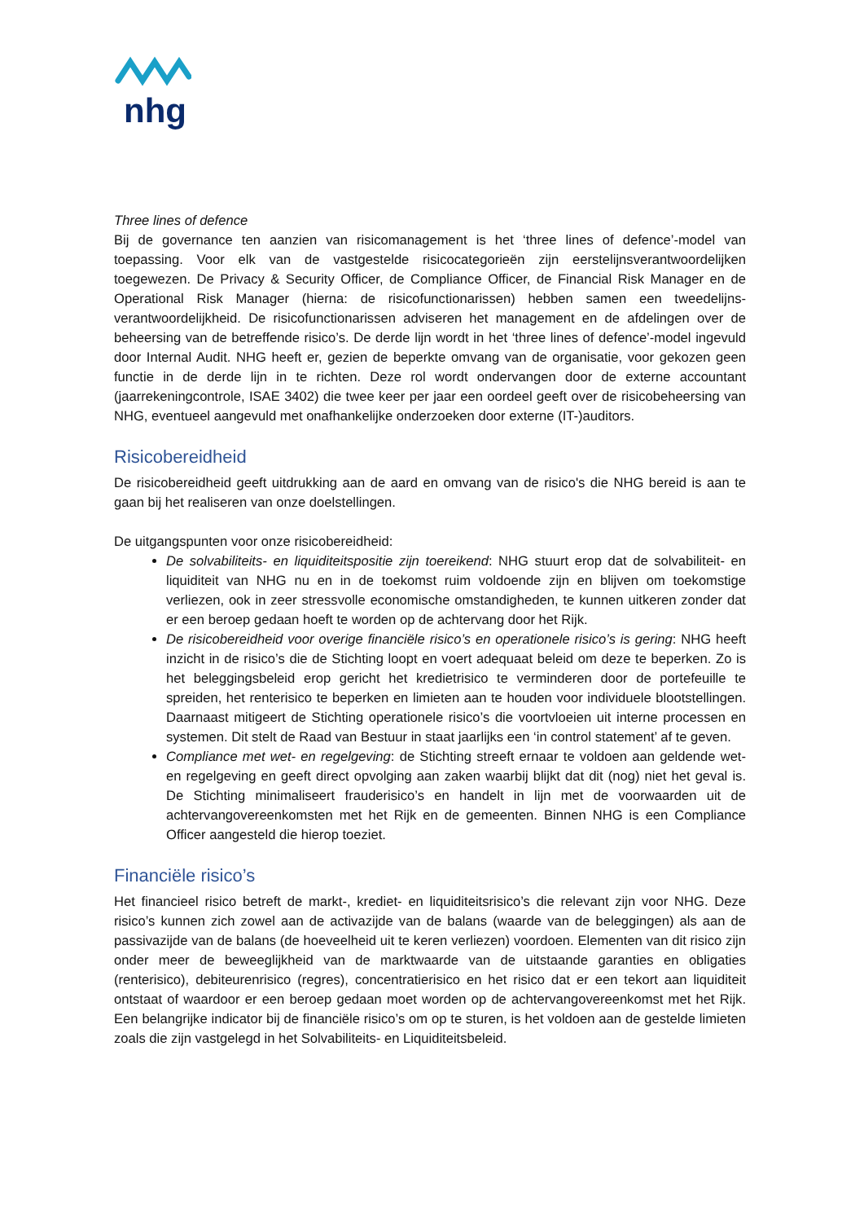nhg
Three lines of defence
Bij de governance ten aanzien van risicomanagement is het ‘three lines of defence’-model van toepassing. Voor elk van de vastgestelde risicocategorieën zijn eerstelijnsverantwoordelijken toegewezen. De Privacy & Security Officer, de Compliance Officer, de Financial Risk Manager en de Operational Risk Manager (hierna: de risicofunctionarissen) hebben samen een tweedelijns-verantwoordelijkheid. De risicofunctionarissen adviseren het management en de afdelingen over de beheersing van de betreffende risico’s. De derde lijn wordt in het ‘three lines of defence’-model ingevuld door Internal Audit. NHG heeft er, gezien de beperkte omvang van de organisatie, voor gekozen geen functie in de derde lijn in te richten. Deze rol wordt ondervangen door de externe accountant (jaarrekeningcontrole, ISAE 3402) die twee keer per jaar een oordeel geeft over de risicobeheersing van NHG, eventueel aangevuld met onafhankelijke onderzoeken door externe (IT-)auditors.
Risicobereidheid
De risicobereidheid geeft uitdrukking aan de aard en omvang van de risico's die NHG bereid is aan te gaan bij het realiseren van onze doelstellingen.
De uitgangspunten voor onze risicobereidheid:
De solvabiliteits- en liquiditeitspositie zijn toereikend: NHG stuurt erop dat de solvabiliteit- en liquiditeit van NHG nu en in de toekomst ruim voldoende zijn en blijven om toekomstige verliezen, ook in zeer stressvolle economische omstandigheden, te kunnen uitkeren zonder dat er een beroep gedaan hoeft te worden op de achtervang door het Rijk.
De risicobereidheid voor overige financiële risico’s en operationele risico’s is gering: NHG heeft inzicht in de risico’s die de Stichting loopt en voert adequaat beleid om deze te beperken. Zo is het beleggingsbeleid erop gericht het kredietrisico te verminderen door de portefeuille te spreiden, het renterisico te beperken en limieten aan te houden voor individuele blootstellingen. Daarnaast mitigeert de Stichting operationele risico’s die voortvloeien uit interne processen en systemen. Dit stelt de Raad van Bestuur in staat jaarlijks een ‘in control statement’ af te geven.
Compliance met wet- en regelgeving: de Stichting streeft ernaar te voldoen aan geldende wet- en regelgeving en geeft direct opvolging aan zaken waarbij blijkt dat dit (nog) niet het geval is. De Stichting minimaliseert frauderisico’s en handelt in lijn met de voorwaarden uit de achtervangovereenkomsten met het Rijk en de gemeenten. Binnen NHG is een Compliance Officer aangesteld die hierop toeziet.
Financiële risico’s
Het financieel risico betreft de markt-, krediet- en liquiditeitsrisico’s die relevant zijn voor NHG. Deze risico’s kunnen zich zowel aan de activazijde van de balans (waarde van de beleggingen) als aan de passivazijde van de balans (de hoeveelheid uit te keren verliezen) voordoen. Elementen van dit risico zijn onder meer de beweeglijkheid van de marktwaarde van de uitstaande garanties en obligaties (renterisico), debiteurenrisico (regres), concentratierisico en het risico dat er een tekort aan liquiditeit ontstaat of waardoor er een beroep gedaan moet worden op de achtervangovereenkomst met het Rijk. Een belangrijke indicator bij de financiële risico’s om op te sturen, is het voldoen aan de gestelde limieten zoals die zijn vastgelegd in het Solvabiliteits- en Liquiditeitsbeleid.